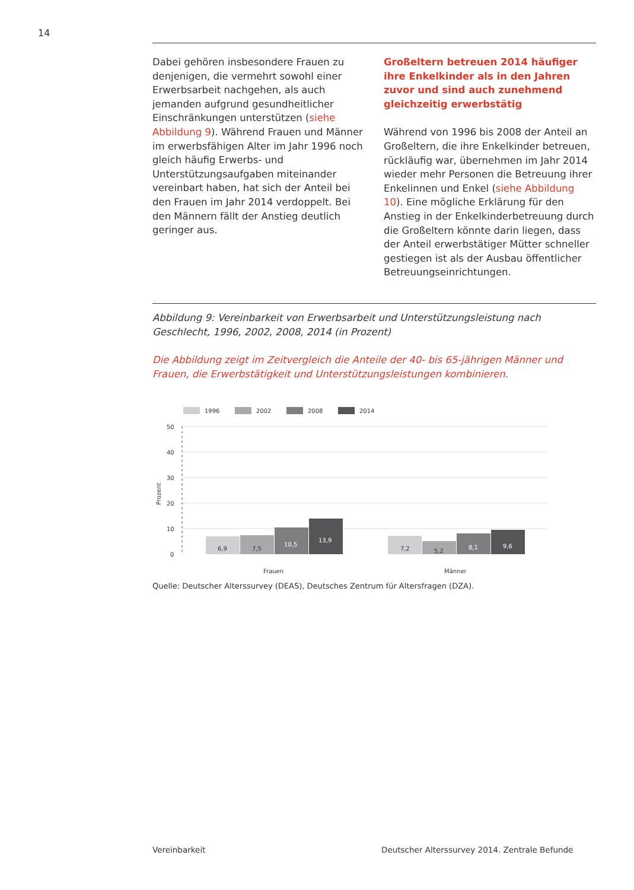14
Dabei gehören insbesondere Frauen zu denjenigen, die vermehrt sowohl einer Erwerbsarbeit nachgehen, als auch jemanden aufgrund gesundheitlicher Einschränkungen unterstützen (siehe Abbildung 9). Während Frauen und Männer im erwerbsfähigen Alter im Jahr 1996 noch gleich häufig Erwerbs- und Unterstützungsaufgaben miteinander vereinbart haben, hat sich der Anteil bei den Frauen im Jahr 2014 verdoppelt. Bei den Männern fällt der Anstieg deutlich geringer aus.
Großeltern betreuen 2014 häufiger ihre Enkelkinder als in den Jahren zuvor und sind auch zunehmend gleichzeitig erwerbstätig
Während von 1996 bis 2008 der Anteil an Großeltern, die ihre Enkelkinder betreuen, rückläufig war, übernehmen im Jahr 2014 wieder mehr Personen die Betreuung ihrer Enkelinnen und Enkel (siehe Abbildung 10). Eine mögliche Erklärung für den Anstieg in der Enkelkinderbetreuung durch die Großeltern könnte darin liegen, dass der Anteil erwerbstätiger Mütter schneller gestiegen ist als der Ausbau öffentlicher Betreuungseinrichtungen.
Abbildung 9: Vereinbarkeit von Erwerbsarbeit und Unterstützungsleistung nach Geschlecht, 1996, 2002, 2008, 2014 (in Prozent)
Die Abbildung zeigt im Zeitvergleich die Anteile der 40- bis 65-jährigen Männer und Frauen, die Erwerbstätigkeit und Unterstützungsleistungen kombinieren.
1996
2002
2008
2014
50
40
30
20
10
0
Prozent
6,9
7,5
10,5
13,9
7,2
5,2
8,1
9,6
Frauen
Männer
Quelle: Deutscher Alterssurvey (DEAS), Deutsches Zentrum für Altersfragen (DZA).
Vereinbarkeit
Deutscher Alterssurvey 2014. Zentrale Befunde